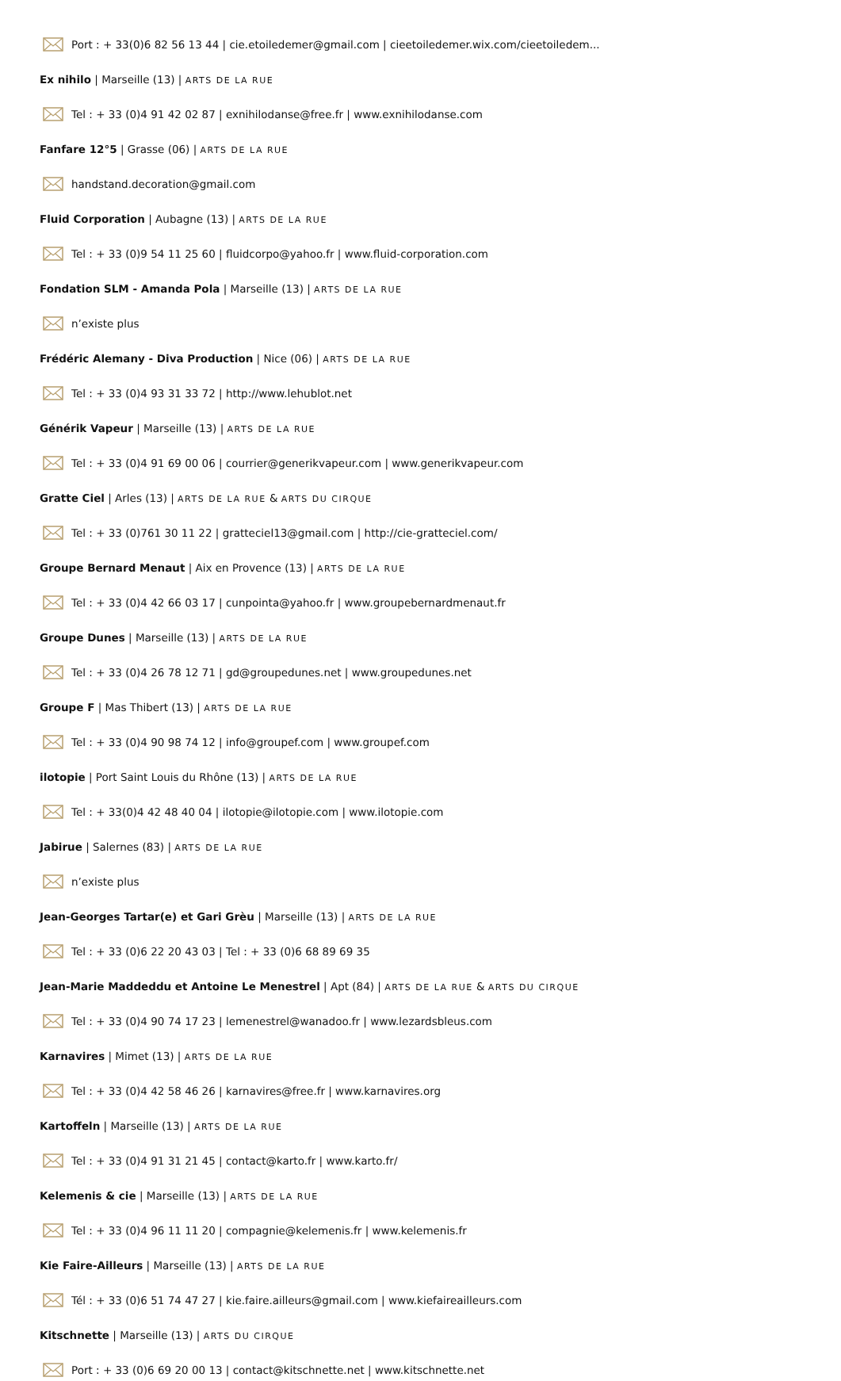Port : + 33(0)6 82 56 13 44 | cie.etoiledemer@gmail.com | cieetoiledemer.wix.com/cieetoiledem...
Ex nihilo | Marseille (13) | ARTS DE LA RUE
Tel : + 33 (0)4 91 42 02 87 | exnihilodanse@free.fr | www.exnihilodanse.com
Fanfare 12°5 | Grasse (06) | ARTS DE LA RUE
handstand.decoration@gmail.com
Fluid Corporation | Aubagne (13) | ARTS DE LA RUE
Tel : + 33 (0)9 54 11 25 60 | fluidcorpo@yahoo.fr | www.fluid-corporation.com
Fondation SLM - Amanda Pola | Marseille (13) | ARTS DE LA RUE
n’existe plus
Frédéric Alemany - Diva Production | Nice (06) | ARTS DE LA RUE
Tel : + 33 (0)4 93 31 33 72 | http://www.lehublot.net
Générik Vapeur | Marseille (13) | ARTS DE LA RUE
Tel : + 33 (0)4 91 69 00 06 | courrier@generikvapeur.com | www.generikvapeur.com
Gratte Ciel | Arles (13) | ARTS DE LA RUE & ARTS DU CIRQUE
Tel : + 33 (0)761 30 11 22 | gratteciel13@gmail.com | http://cie-gratteciel.com/
Groupe Bernard Menaut | Aix en Provence (13) | ARTS DE LA RUE
Tel : + 33 (0)4 42 66 03 17 | cunpointa@yahoo.fr | www.groupebernardmenaut.fr
Groupe Dunes | Marseille (13) | ARTS DE LA RUE
Tel : + 33 (0)4 26 78 12 71 | gd@groupedunes.net | www.groupedunes.net
Groupe F | Mas Thibert (13) | ARTS DE LA RUE
Tel : + 33 (0)4 90 98 74 12 | info@groupef.com | www.groupef.com
ilotopie | Port Saint Louis du Rhône (13) | ARTS DE LA RUE
Tel : + 33(0)4 42 48 40 04 | ilotopie@ilotopie.com | www.ilotopie.com
Jabirue | Salernes (83) | ARTS DE LA RUE
n’existe plus
Jean-Georges Tartar(e) et Gari Grèu | Marseille (13) | ARTS DE LA RUE
Tel : + 33 (0)6 22 20 43 03 | Tel : + 33 (0)6 68 89 69 35
Jean-Marie Maddeddu et Antoine Le Menestrel | Apt (84) | ARTS DE LA RUE & ARTS DU CIRQUE
Tel : + 33 (0)4 90 74 17 23 | lemenestrel@wanadoo.fr | www.lezardsbleus.com
Karnavires | Mimet (13) | ARTS DE LA RUE
Tel : + 33 (0)4 42 58 46 26 | karnavires@free.fr | www.karnavires.org
Kartoffeln | Marseille (13) | ARTS DE LA RUE
Tel : + 33 (0)4 91 31 21 45 | contact@karto.fr | www.karto.fr/
Kelemenis & cie | Marseille (13) | ARTS DE LA RUE
Tel : + 33 (0)4 96 11 11 20 | compagnie@kelemenis.fr | www.kelemenis.fr
Kie Faire-Ailleurs | Marseille (13) | ARTS DE LA RUE
Tél : + 33 (0)6 51 74 47 27 | kie.faire.ailleurs@gmail.com | www.kiefaireailleurs.com
Kitschnette | Marseille (13) | ARTS DU CIRQUE
Port : + 33 (0)6 69 20 00 13 | contact@kitschnette.net | www.kitschnette.net